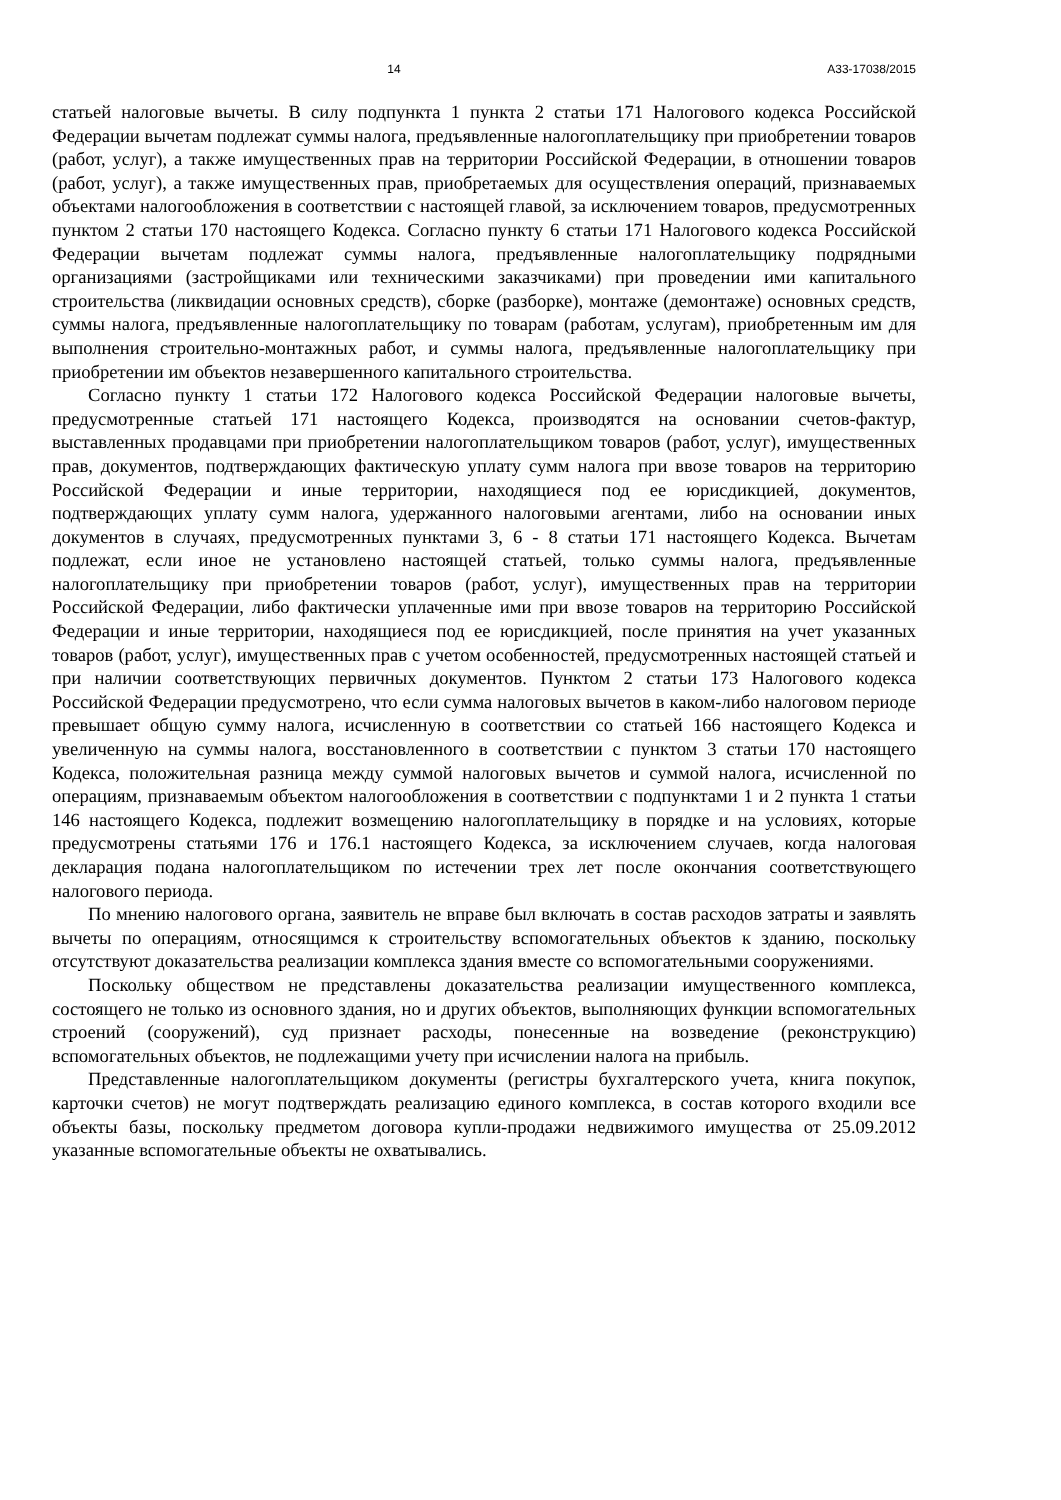14 А33-17038/2015
статьей налоговые вычеты. В силу подпункта 1 пункта 2 статьи 171 Налогового кодекса Российской Федерации вычетам подлежат суммы налога, предъявленные налогоплательщику при приобретении товаров (работ, услуг), а также имущественных прав на территории Российской Федерации, в отношении товаров (работ, услуг), а также имущественных прав, приобретаемых для осуществления операций, признаваемых объектами налогообложения в соответствии с настоящей главой, за исключением товаров, предусмотренных пунктом 2 статьи 170 настоящего Кодекса. Согласно пункту 6 статьи 171 Налогового кодекса Российской Федерации вычетам подлежат суммы налога, предъявленные налогоплательщику подрядными организациями (застройщиками или техническими заказчиками) при проведении ими капитального строительства (ликвидации основных средств), сборке (разборке), монтаже (демонтаже) основных средств, суммы налога, предъявленные налогоплательщику по товарам (работам, услугам), приобретенным им для выполнения строительно-монтажных работ, и суммы налога, предъявленные налогоплательщику при приобретении им объектов незавершенного капитального строительства.
Согласно пункту 1 статьи 172 Налогового кодекса Российской Федерации налоговые вычеты, предусмотренные статьей 171 настоящего Кодекса, производятся на основании счетов-фактур, выставленных продавцами при приобретении налогоплательщиком товаров (работ, услуг), имущественных прав, документов, подтверждающих фактическую уплату сумм налога при ввозе товаров на территорию Российской Федерации и иные территории, находящиеся под ее юрисдикцией, документов, подтверждающих уплату сумм налога, удержанного налоговыми агентами, либо на основании иных документов в случаях, предусмотренных пунктами 3, 6 - 8 статьи 171 настоящего Кодекса. Вычетам подлежат, если иное не установлено настоящей статьей, только суммы налога, предъявленные налогоплательщику при приобретении товаров (работ, услуг), имущественных прав на территории Российской Федерации, либо фактически уплаченные ими при ввозе товаров на территорию Российской Федерации и иные территории, находящиеся под ее юрисдикцией, после принятия на учет указанных товаров (работ, услуг), имущественных прав с учетом особенностей, предусмотренных настоящей статьей и при наличии соответствующих первичных документов. Пунктом 2 статьи 173 Налогового кодекса Российской Федерации предусмотрено, что если сумма налоговых вычетов в каком-либо налоговом периоде превышает общую сумму налога, исчисленную в соответствии со статьей 166 настоящего Кодекса и увеличенную на суммы налога, восстановленного в соответствии с пунктом 3 статьи 170 настоящего Кодекса, положительная разница между суммой налоговых вычетов и суммой налога, исчисленной по операциям, признаваемым объектом налогообложения в соответствии с подпунктами 1 и 2 пункта 1 статьи 146 настоящего Кодекса, подлежит возмещению налогоплательщику в порядке и на условиях, которые предусмотрены статьями 176 и 176.1 настоящего Кодекса, за исключением случаев, когда налоговая декларация подана налогоплательщиком по истечении трех лет после окончания соответствующего налогового периода.
По мнению налогового органа, заявитель не вправе был включать в состав расходов затраты и заявлять вычеты по операциям, относящимся к строительству вспомогательных объектов к зданию, поскольку отсутствуют доказательства реализации комплекса здания вместе со вспомогательными сооружениями.
Поскольку обществом не представлены доказательства реализации имущественного комплекса, состоящего не только из основного здания, но и других объектов, выполняющих функции вспомогательных строений (сооружений), суд признает расходы, понесенные на возведение (реконструкцию) вспомогательных объектов, не подлежащими учету при исчислении налога на прибыль.
Представленные налогоплательщиком документы (регистры бухгалтерского учета, книга покупок, карточки счетов) не могут подтверждать реализацию единого комплекса, в состав которого входили все объекты базы, поскольку предметом договора купли-продажи недвижимого имущества от 25.09.2012 указанные вспомогательные объекты не охватывались.